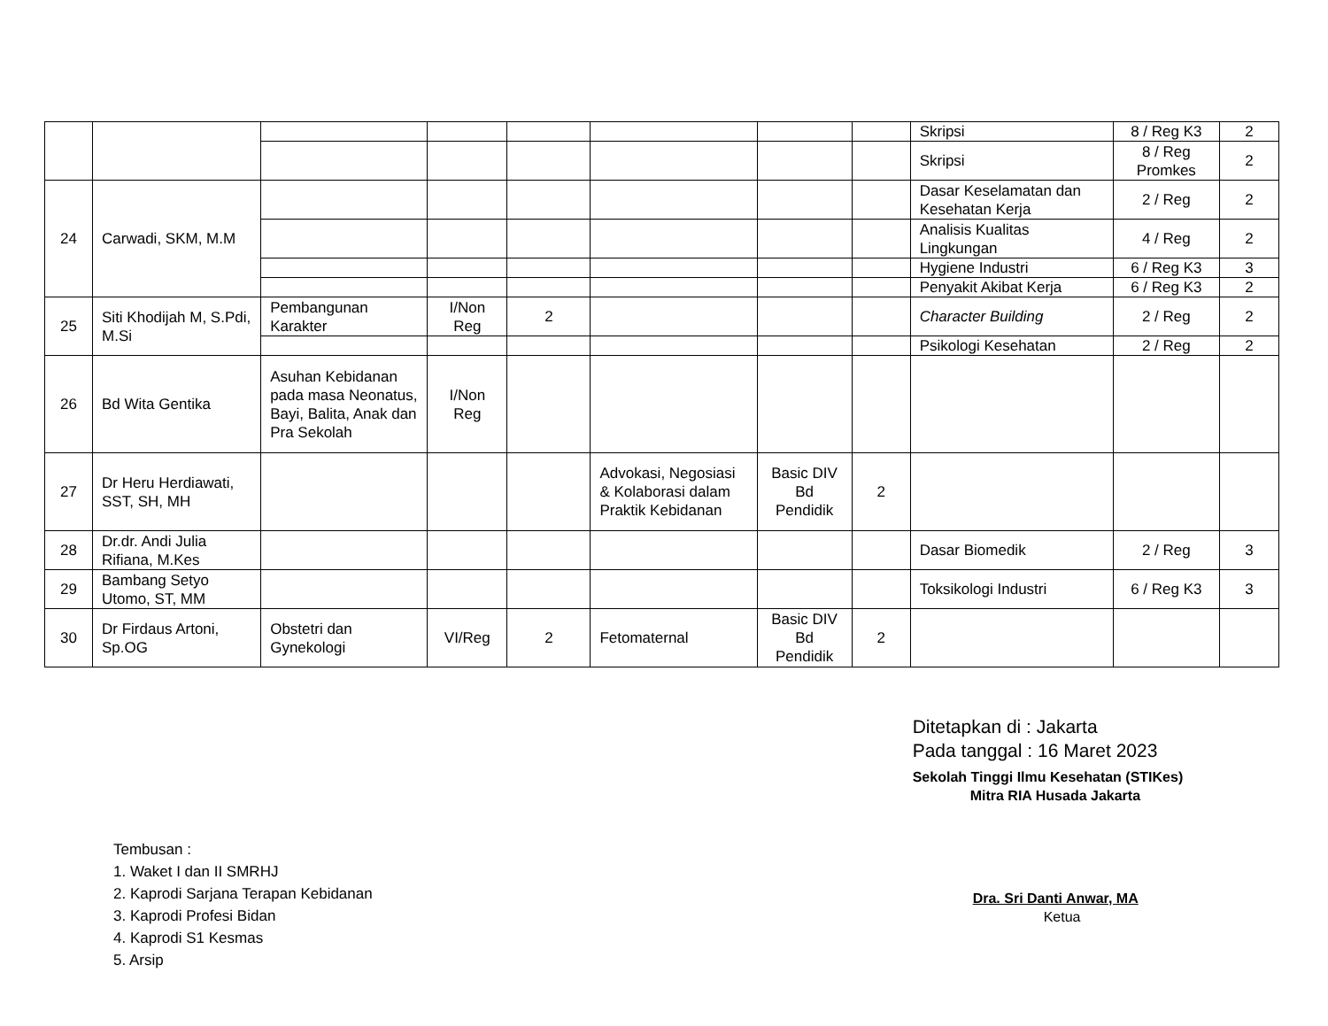| | | | | | | | | Skripsi | 8 / Reg K3 | 2 |
| | | | | | | | | Skripsi | 8 / Reg Promkes | 2 |
| 24 | Carwadi, SKM, M.M | | | | | | | Dasar Keselamatan dan Kesehatan Kerja | 2 / Reg | 2 |
| | | | | | | | | Analisis Kualitas Lingkungan | 4 / Reg | 2 |
| | | | | | | | | Hygiene Industri | 6 / Reg K3 | 3 |
| | | | | | | | | Penyakit Akibat Kerja | 6 / Reg K3 | 2 |
| 25 | Siti Khodijah M, S.Pdi, M.Si | Pembangunan Karakter | I/Non Reg | 2 | | | | Character Building | 2 / Reg | 2 |
| | | | | | | | | Psikologi Kesehatan | 2 / Reg | 2 |
| 26 | Bd Wita Gentika | Asuhan Kebidanan pada masa Neonatus, Bayi, Balita, Anak dan Pra Sekolah | I/Non Reg | | | | | | | |
| 27 | Dr Heru Herdiawati, SST, SH, MH | | | | Advokasi, Negosiasi & Kolaborasi dalam Praktik Kebidanan | Basic DIV Bd Pendidik | 2 | | | |
| 28 | Dr.dr. Andi Julia Rifiana, M.Kes | | | | | | | Dasar Biomedik | 2 / Reg | 3 |
| 29 | Bambang Setyo Utomo, ST, MM | | | | | | | Toksikologi Industri | 6 / Reg K3 | 3 |
| 30 | Dr Firdaus Artoni, Sp.OG | Obstetri dan Gynekologi | VI/Reg | 2 | Fetomaternal | Basic DIV Bd Pendidik | 2 | | | |
Tembusan :
1. Waket I dan II SMRHJ
2. Kaprodi Sarjana Terapan Kebidanan
3. Kaprodi Profesi Bidan
4. Kaprodi S1 Kesmas
5. Arsip
Ditetapkan di : Jakarta
Pada tanggal : 16 Maret 2023
Sekolah Tinggi Ilmu Kesehatan (STIKes)
Mitra RIA Husada Jakarta
Dra. Sri Danti Anwar, MA
Ketua